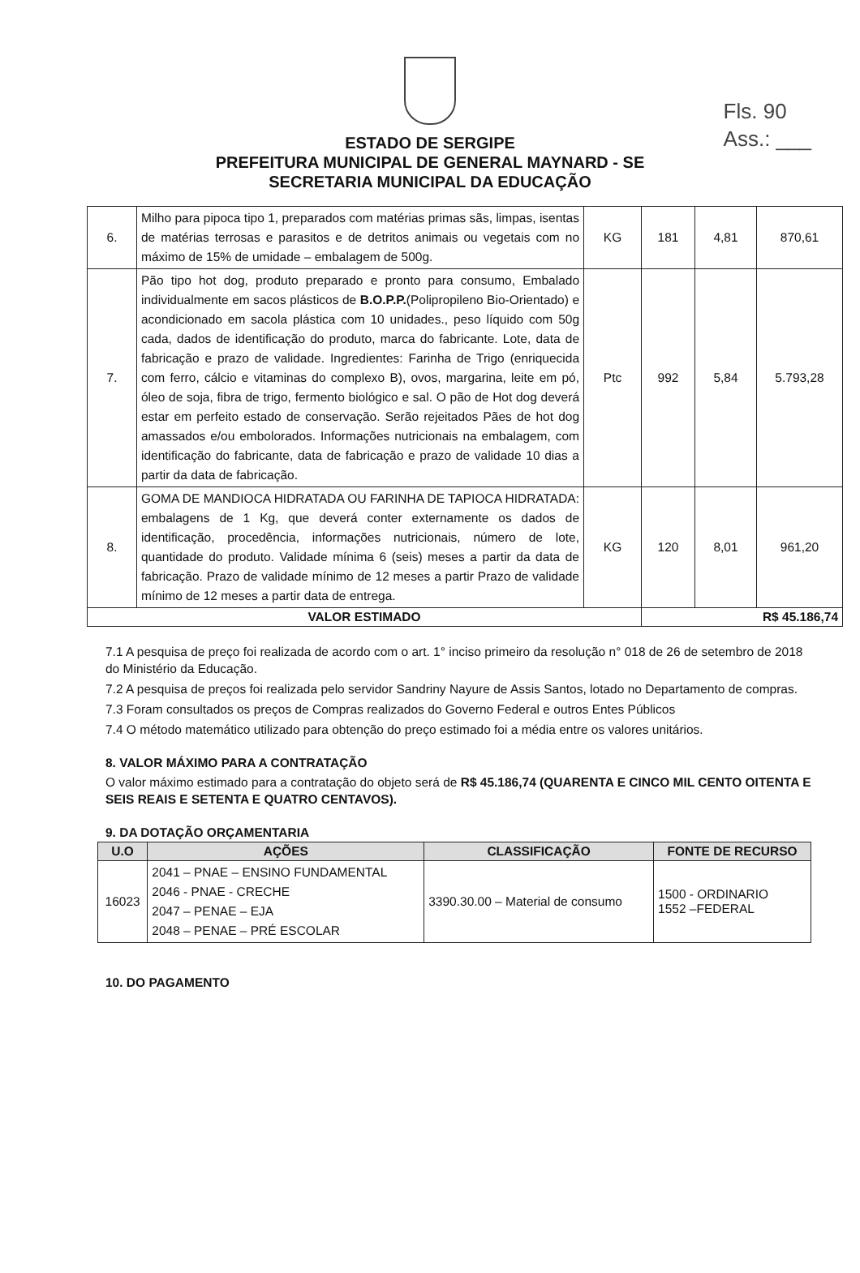Fls. 90
Ass.: ___
ESTADO DE SERGIPE
PREFEITURA MUNICIPAL DE GENERAL MAYNARD - SE
SECRETARIA MUNICIPAL DA EDUCAÇÃO
| 6. | Milho para pipoca tipo 1, preparados com matérias primas sãs, limpas, isentas de matérias terrosas e parasitos e de detritos animais ou vegetais com no máximo de 15% de umidade – embalagem de 500g. | KG | 181 | 4,81 | 870,61 |
| 7. | Pão tipo hot dog, produto preparado e pronto para consumo, Embalado individualmente em sacos plásticos de B.O.P.P. (Polipropileno Bio-Orientado) e acondicionado em sacola plástica com 10 unidades., peso líquido com 50g cada, dados de identificação do produto, marca do fabricante. Lote, data de fabricação e prazo de validade. Ingredientes: Farinha de Trigo (enriquecida com ferro, cálcio e vitaminas do complexo B), ovos, margarina, leite em pó, óleo de soja, fibra de trigo, fermento biológico e sal. O pão de Hot dog deverá estar em perfeito estado de conservação. Serão rejeitados Pães de hot dog amassados e/ou embolorados. Informações nutricionais na embalagem, com identificação do fabricante, data de fabricação e prazo de validade 10 dias a partir da data de fabricação. | Ptc | 992 | 5,84 | 5.793,28 |
| 8. | GOMA DE MANDIOCA HIDRATADA OU FARINHA DE TAPIOCA HIDRATADA: embalagens de 1 Kg, que deverá conter externamente os dados de identificação, procedência, informações nutricionais, número de lote, quantidade do produto. Validade mínima 6 (seis) meses a partir da data de fabricação. Prazo de validade mínimo de 12 meses a partir Prazo de validade mínimo de 12 meses a partir data de entrega. | KG | 120 | 8,01 | 961,20 |
| VALOR ESTIMADO | | | R$ 45.186,74 | | |
7.1 A pesquisa de preço foi realizada de acordo com o art. 1° inciso primeiro da resolução n° 018 de 26 de setembro de 2018 do Ministério da Educação.
7.2 A pesquisa de preços foi realizada pelo servidor Sandriny Nayure de Assis Santos, lotado no Departamento de compras.
7.3 Foram consultados os preços de Compras realizados do Governo Federal e outros Entes Públicos
7.4 O método matemático utilizado para obtenção do preço estimado foi a média entre os valores unitários.
8. VALOR MÁXIMO PARA A CONTRATAÇÃO
O valor máximo estimado para a contratação do objeto será de R$ 45.186,74 (QUARENTA E CINCO MIL CENTO OITENTA E SEIS REAIS E SETENTA E QUATRO CENTAVOS).
9. DA DOTAÇÃO ORÇAMENTARIA
| U.O | AÇÕES | CLASSIFICAÇÃO | FONTE DE RECURSO |
| --- | --- | --- | --- |
| 16023 | 2041 – PNAE – ENSINO FUNDAMENTAL 2046 - PNAE - CRECHE 2047 – PENAE – EJA 2048 – PENAE – PRÉ ESCOLAR | 3390.30.00 – Material de consumo | 1500 - ORDINARIO 1552 –FEDERAL |
10. DO PAGAMENTO